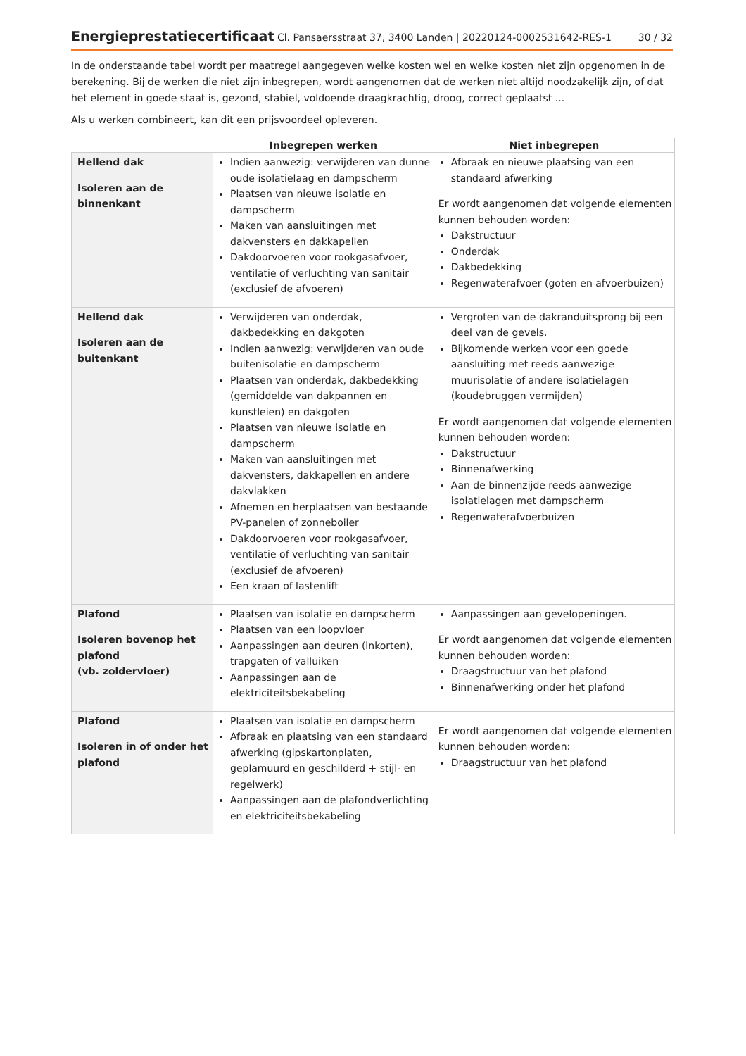Energieprestatiecertificaat Cl. Pansaersstraat 37, 3400 Landen | 20220124-0002531642-RES-1
30 / 32
In de onderstaande tabel wordt per maatregel aangegeven welke kosten wel en welke kosten niet zijn opgenomen in de berekening. Bij de werken die niet zijn inbegrepen, wordt aangenomen dat de werken niet altijd noodzakelijk zijn, of dat het element in goede staat is, gezond, stabiel, voldoende draagkrachtig, droog, correct geplaatst ...
Als u werken combineert, kan dit een prijsvoordeel opleveren.
| | Inbegrepen werken | Niet inbegrepen |
| --- | --- | --- |
| Hellend dak Isoleren aan de binnenkant | Indien aanwezig: verwijderen van dunne oude isolatielaag en dampscherm Plaatsen van nieuwe isolatie en dampscherm Maken van aansluitingen met dakvensters en dakkapellen Dakdoorvoeren voor rookgasafvoer, ventilatie of verluchting van sanitair (exclusief de afvoeren) | Afbraak en nieuwe plaatsing van een standaard afwerking Er wordt aangenomen dat volgende elementen kunnen behouden worden: Dakstructuur Onderdak Dakbedekking Regenwaterafvoer (goten en afvoerbuizen) |
| Hellend dak Isoleren aan de buitenkant | Verwijderen van onderdak, dakbedekking en dakgoten Indien aanwezig: verwijderen van oude buitenisolatie en dampscherm Plaatsen van onderdak, dakbedekking (gemiddelde van dakpannen en kunstleien) en dakgoten Plaatsen van nieuwe isolatie en dampscherm Maken van aansluitingen met dakvensters, dakkapellen en andere dakvlakken Afnemen en herplaatsen van bestaande PV-panelen of zonneboiler Dakdoorvoeren voor rookgasafvoer, ventilatie of verluchting van sanitair (exclusief de afvoeren) Een kraan of lastenlift | Vergroten van de dakranduitsprong bij een deel van de gevels. Bijkomende werken voor een goede aansluiting met reeds aanwezige muurisolatie of andere isolatielagen (koudebruggen vermijden) Er wordt aangenomen dat volgende elementen kunnen behouden worden: Dakstructuur Binnenafwerking Aan de binnenzijde reeds aanwezige isolatielagen met dampscherm Regenwaterafvoerbuizen |
| Plafond Isoleren bovenop het plafond (vb. zoldervloer) | Plaatsen van isolatie en dampscherm Plaatsen van een loopvloer Aanpassingen aan deuren (inkorten), trapgaten of valluiken Aanpassingen aan de elektriciteitsbekabeling | Aanpassingen aan gevelopeningen. Er wordt aangenomen dat volgende elementen kunnen behouden worden: Draagstructuur van het plafond Binnenafwerking onder het plafond |
| Plafond Isoleren in of onder het plafond | Plaatsen van isolatie en dampscherm Afbraak en plaatsing van een standaard afwerking (gipskartonplaten, geplamuurd en geschilderd + stijl- en regelwerk) Aanpassingen aan de plafondverlichting en elektriciteitsbekabeling | Er wordt aangenomen dat volgende elementen kunnen behouden worden: Draagstructuur van het plafond |